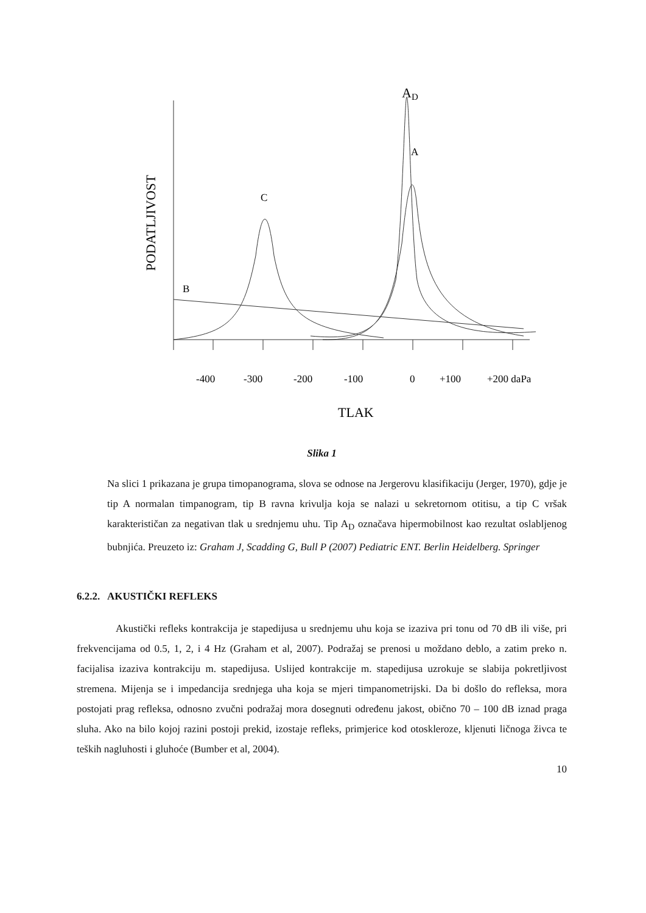AD
A
C
B
PODATLJIVOST
-400
-300
-200
-100
0
+100
+200 daPa
TLAK
Slika 1
Na slici 1 prikazana je grupa timopanograma, slova se odnose na Jergerovu klasifikaciju (Jerger, 1970), gdje je tip A normalan timpanogram, tip B ravna krivulja koja se nalazi u sekretornom otitisu, a tip C vršak karakterističan za negativan tlak u srednjemu uhu. Tip A<sub>D</sub> označava hipermobilnost kao rezultat oslabljenog bubnjića. Preuzeto iz: Graham J, Scadding G, Bull P (2007) Pediatric ENT. Berlin Heidelberg. Springer
6.2.2. AKUSTIČKI REFLEKS
Akustički refleks kontrakcija je stapedijusa u srednjemu uhu koja se izaziva pri tonu od 70 dB ili više, pri frekvencijama od 0.5, 1, 2, i 4 Hz (Graham et al, 2007). Podražaj se prenosi u moždano deblo, a zatim preko n. facijalisa izaziva kontrakciju m. stapedijusa. Uslijed kontrakcije m. stapedijusa uzrokuje se slabija pokretljivost stremena. Mijenja se i impedancija srednjega uha koja se mjeri timpanometrijski. Da bi došlo do refleksa, mora postojati prag refleksa, odnosno zvučni podražaj mora dosegnuti određenu jakost, obično 70 – 100 dB iznad praga sluha. Ako na bilo kojoj razini postoji prekid, izostaje refleks, primjerice kod otoskleroze, kljenuti ličnoga živca te teških nagluhosti i gluhoće (Bumber et al, 2004).
10